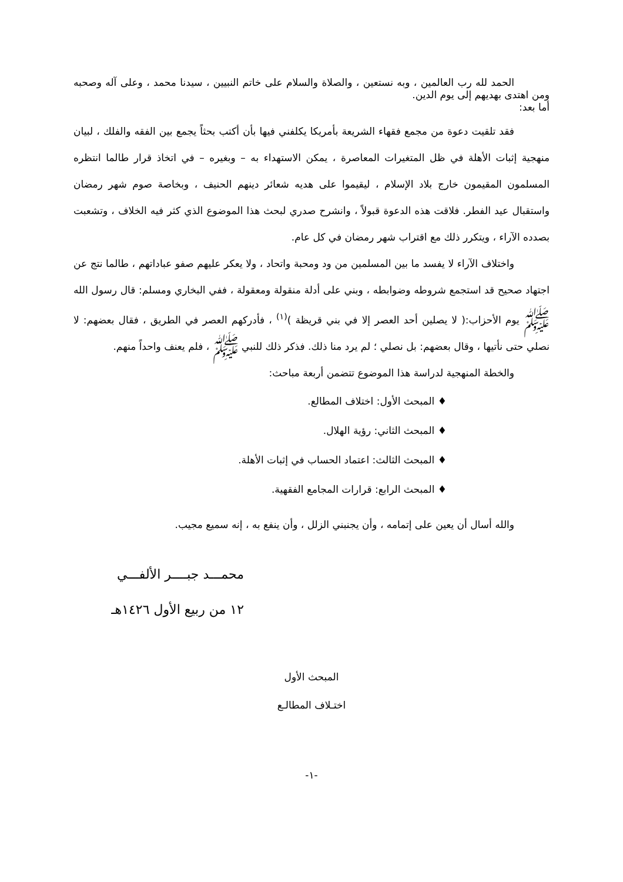الحمد لله رب العالمين ، وبه نستعين ، والصلاة والسلام على خاتم النبيين ، سيدنا محمد ، وعلى آله وصحبه ومن اهتدى بهديهم إلى يوم الدين.
أما بعد:
فقد تلقيت دعوة من مجمع فقهاء الشريعة بأمريكا يكلفني فيها بأن أكتب بحثاً يجمع بين الفقه والفلك ، لبيان منهجية إثبات الأهلة في ظل المتغيرات المعاصرة ، يمكن الاستهداء به – وبغيره – في اتخاذ قرار طالما انتظره المسلمون المقيمون خارج بلاد الإسلام ، ليقيموا على هديه شعائر دينهم الحنيف ، وبخاصة صوم شهر رمضان واستقبال عيد الفطر. فلاقت هذه الدعوة قبولاً ، وانشرح صدري لبحث هذا الموضوع الذي كثر فيه الخلاف ، وتشعبت بصدده الآراء ، ويتكرر ذلك مع اقتراب شهر رمضان في كل عام.
واختلاف الآراء لا يفسد ما بين المسلمين من ود ومحبة واتحاد ، ولا يعكر عليهم صفو عباداتهم ، طالما نتج عن اجتهاد صحيح قد استجمع شروطه وضوابطه ، وبني على أدلة منقولة ومعقولة ، ففي البخاري ومسلم: قال رسول الله ﷺ يوم الأحزاب:( لا يصلين أحد العصر إلا في بني قريظة )<sup>(١)</sup> ، فأدركهم العصر في الطريق ، فقال بعضهم: لا نصلي حتى نأتيها ، وقال بعضهم: بل نصلي ؛ لم يرد منا ذلك. فذكر ذلك للنبي ﷺ ، فلم يعنف واحداً منهم.
والخطة المنهجية لدراسة هذا الموضوع تتضمن أربعة مباحث:
♦ المبحث الأول: اختلاف المطالع.
♦ المبحث الثاني: رؤية الهلال.
♦ المبحث الثالث: اعتماد الحساب في إثبات الأهلة.
♦ المبحث الرابع: قرارات المجامع الفقهية.
والله أسال أن يعين على إتمامه ، وأن يجنبني الزلل ، وأن ينفع به ، إنه سميع مجيب.
محمـــد جبــــر الألفـــي
١٢ من ربيع الأول ١٤٢٦هـ
المبحث الأول
اختـلاف المطالـع
-١-